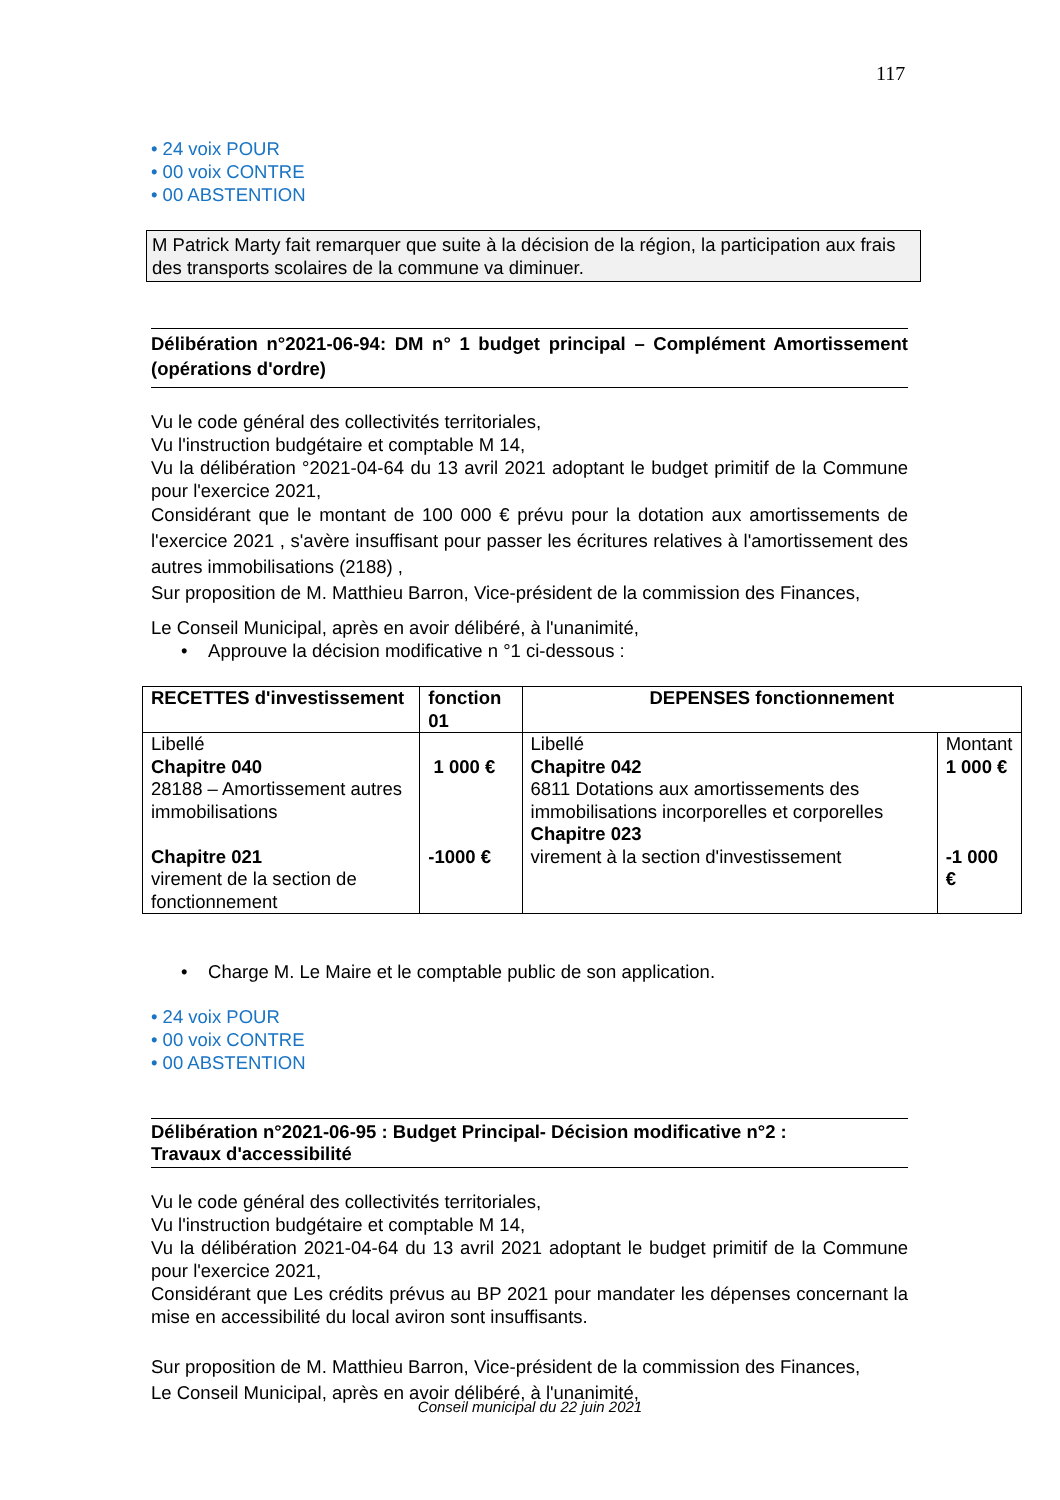117
• 24 voix POUR
• 00 voix CONTRE
• 00 ABSTENTION
M Patrick Marty fait remarquer que suite à la décision de la région, la participation aux frais des transports scolaires de la commune va diminuer.
Délibération n°2021-06-94: DM n° 1 budget principal – Complément Amortissement (opérations d'ordre)
Vu le code général des collectivités territoriales,
Vu l'instruction budgétaire et comptable M 14,
Vu la délibération °2021-04-64 du 13 avril 2021 adoptant le budget primitif de la Commune pour l'exercice 2021,
Considérant que le montant de 100 000 € prévu pour la dotation aux amortissements de l'exercice 2021 , s'avère insuffisant pour passer les écritures relatives à l'amortissement des autres immobilisations (2188) ,
Sur proposition de M. Matthieu Barron, Vice-président de la commission des Finances,
Le Conseil Municipal, après en avoir délibéré, à l'unanimité,
• Approuve la décision modificative n °1 ci-dessous :
| RECETTES d'investissement | fonction 01 | DEPENSES fonctionnement | |
| --- | --- | --- | --- |
| Libellé Chapitre 040 28188 – Amortissement autres immobilisations Chapitre 021 virement de la section de fonctionnement | 1 000 € -1000 € | Libellé Chapitre 042 6811 Dotations aux amortissements des immobilisations incorporelles et corporelles Chapitre 023 virement à la section d'investissement | Montant 1 000 € -1 000 € |
• Charge M. Le Maire et le comptable public de son application.
• 24 voix POUR
• 00 voix CONTRE
• 00 ABSTENTION
Délibération n°2021-06-95 : Budget Principal- Décision modificative n°2 :
Travaux d'accessibilité
Vu le code général des collectivités territoriales,
Vu l'instruction budgétaire et comptable M 14,
Vu la délibération 2021-04-64 du 13 avril 2021 adoptant le budget primitif de la Commune pour l'exercice 2021,
Considérant que Les crédits prévus au BP 2021 pour mandater les dépenses concernant la mise en accessibilité du local aviron sont insuffisants.
Sur proposition de M. Matthieu Barron, Vice-président de la commission des Finances,
Le Conseil Municipal, après en avoir délibéré, à l'unanimité,
Conseil municipal du 22 juin 2021